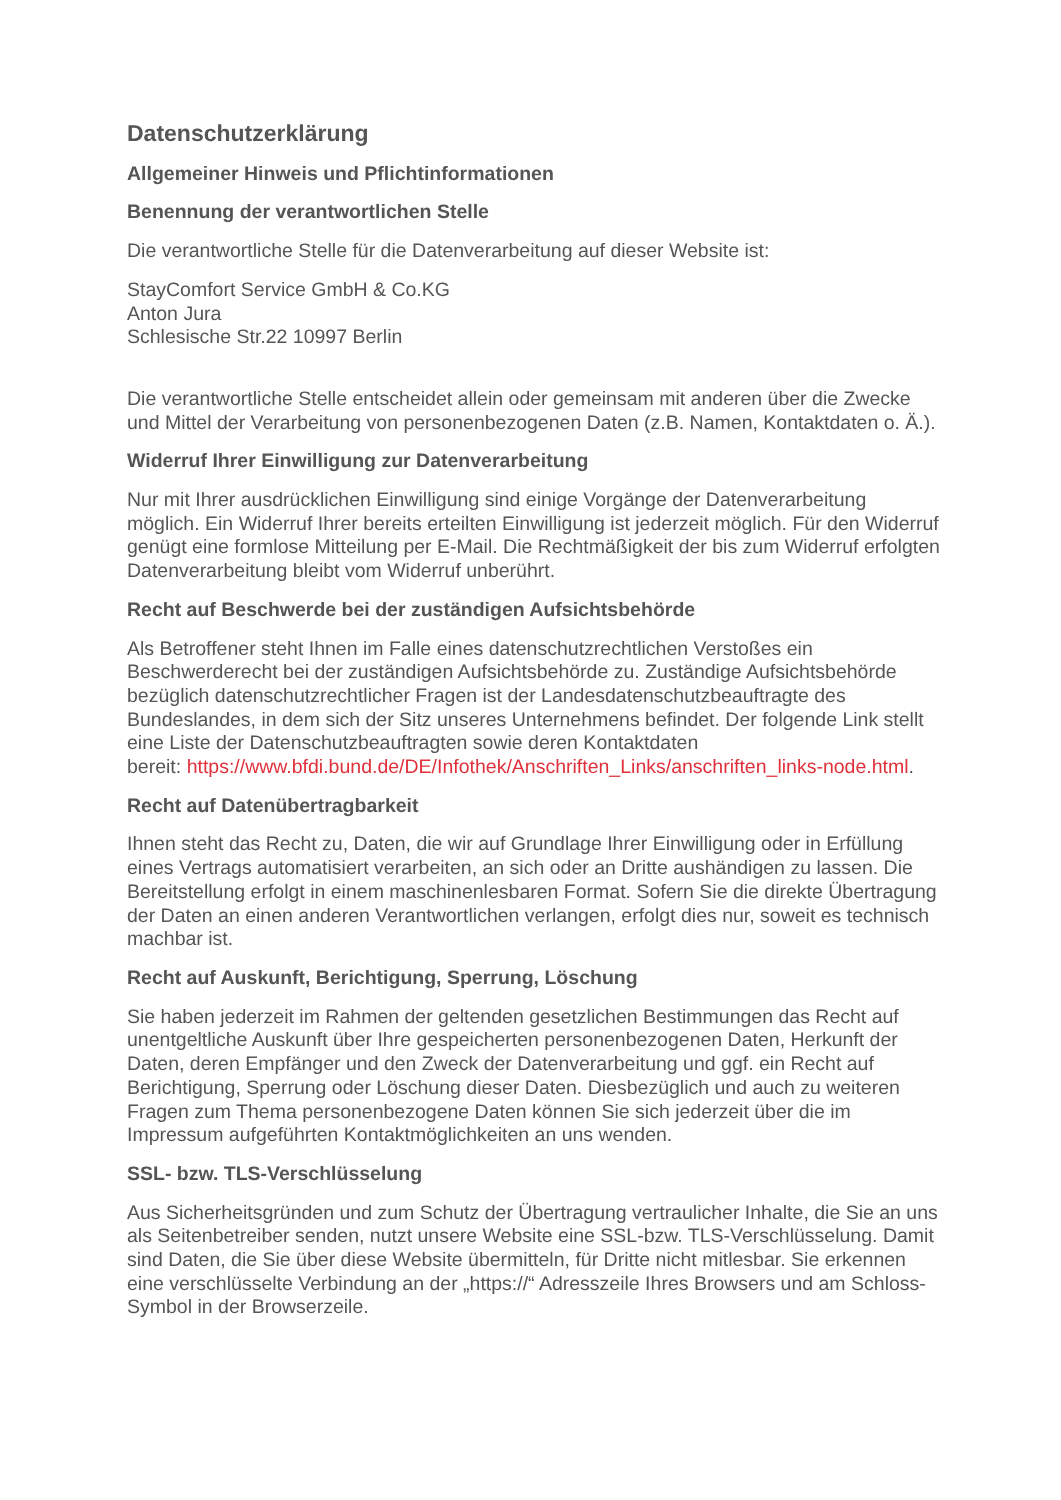Datenschutzerklärung
Allgemeiner Hinweis und Pflichtinformationen
Benennung der verantwortlichen Stelle
Die verantwortliche Stelle für die Datenverarbeitung auf dieser Website ist:
StayComfort Service GmbH & Co.KG
Anton Jura
Schlesische Str.22 10997 Berlin
Die verantwortliche Stelle entscheidet allein oder gemeinsam mit anderen über die Zwecke und Mittel der Verarbeitung von personenbezogenen Daten (z.B. Namen, Kontaktdaten o. Ä.).
Widerruf Ihrer Einwilligung zur Datenverarbeitung
Nur mit Ihrer ausdrücklichen Einwilligung sind einige Vorgänge der Datenverarbeitung möglich. Ein Widerruf Ihrer bereits erteilten Einwilligung ist jederzeit möglich. Für den Widerruf genügt eine formlose Mitteilung per E-Mail. Die Rechtmäßigkeit der bis zum Widerruf erfolgten Datenverarbeitung bleibt vom Widerruf unberührt.
Recht auf Beschwerde bei der zuständigen Aufsichtsbehörde
Als Betroffener steht Ihnen im Falle eines datenschutzrechtlichen Verstoßes ein Beschwerderecht bei der zuständigen Aufsichtsbehörde zu. Zuständige Aufsichtsbehörde bezüglich datenschutzrechtlicher Fragen ist der Landesdatenschutzbeauftragte des Bundeslandes, in dem sich der Sitz unseres Unternehmens befindet. Der folgende Link stellt eine Liste der Datenschutzbeauftragten sowie deren Kontaktdaten
bereit: https://www.bfdi.bund.de/DE/Infothek/Anschriften_Links/anschriften_links-node.html.
Recht auf Datenübertragbarkeit
Ihnen steht das Recht zu, Daten, die wir auf Grundlage Ihrer Einwilligung oder in Erfüllung eines Vertrags automatisiert verarbeiten, an sich oder an Dritte aushändigen zu lassen. Die Bereitstellung erfolgt in einem maschinenlesbaren Format. Sofern Sie die direkte Übertragung der Daten an einen anderen Verantwortlichen verlangen, erfolgt dies nur, soweit es technisch machbar ist.
Recht auf Auskunft, Berichtigung, Sperrung, Löschung
Sie haben jederzeit im Rahmen der geltenden gesetzlichen Bestimmungen das Recht auf unentgeltliche Auskunft über Ihre gespeicherten personenbezogenen Daten, Herkunft der Daten, deren Empfänger und den Zweck der Datenverarbeitung und ggf. ein Recht auf Berichtigung, Sperrung oder Löschung dieser Daten. Diesbezüglich und auch zu weiteren Fragen zum Thema personenbezogene Daten können Sie sich jederzeit über die im Impressum aufgeführten Kontaktmöglichkeiten an uns wenden.
SSL- bzw. TLS-Verschlüsselung
Aus Sicherheitsgründen und zum Schutz der Übertragung vertraulicher Inhalte, die Sie an uns als Seitenbetreiber senden, nutzt unsere Website eine SSL-bzw. TLS-Verschlüsselung. Damit sind Daten, die Sie über diese Website übermitteln, für Dritte nicht mitlesbar. Sie erkennen eine verschlüsselte Verbindung an der „https://“ Adresszeile Ihres Browsers und am Schloss-Symbol in der Browserzeile.